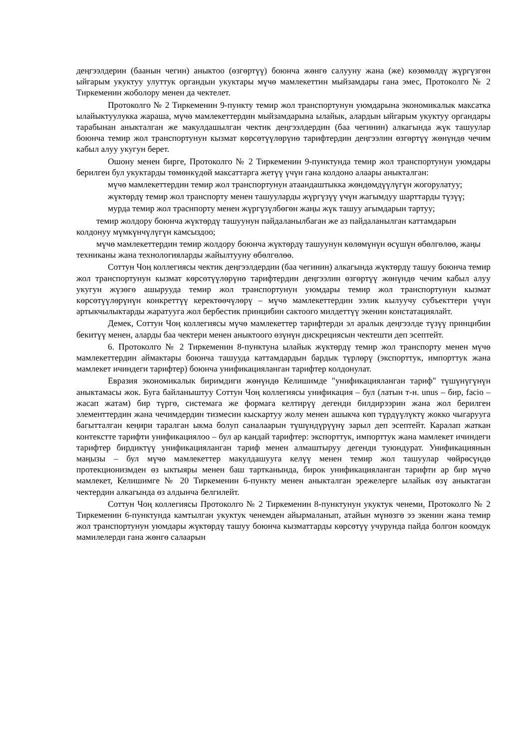деңгээлдерин (баанын чегин) аныктоо (өзгөртүү) боюнча жөнгө салууну жана (же) көзөмөлдү жүргүзгөн ыйгарым укуктуу улуттук органдын укуктары мүчө мамлекеттин мыйзамдары гана эмес, Протоколго № 2 Тиркеменин жоболору менен да чектелет.
Протоколго № 2 Тиркеменин 9-пункту темир жол транспортунун уюмдарына экономикалык максатка ылайыктуулукка жараша, мүчө мамлекеттердин мыйзамдарына ылайык, алардын ыйгарым укуктуу органдары тарабынан аныкталган же макулдашылган чектик деңгээлдердин (баа чегинин) алкагында жүк ташуулар боюнча темир жол транспортунун кызмат көрсөтүүлөрүнө тарифтердин деңгээлин өзгөртүү жөнүндө чечим кабыл алуу укугун берет.
Ошону менен бирге, Протоколго № 2 Тиркеменин 9-пунктунда темир жол транспортунун уюмдары берилген бул укуктарды төмөнкүдөй максаттарга жетүү үчүн гана колдоно алаары аныкталган:
мүчө мамлекеттердин темир жол транспортунун атаандаштыкка жөндөмдүүлүгүн жогорулатуу;
жүктөрдү темир жол транспорту менен ташууларды жүргүзүү үчүн жагымдуу шарттарды түзүү;
мурда темир жол траснпорту менен жүргүзүлбөгөн жаңы жүк ташуу агымдарын тартуу;
темир жолдору боюнча жүктөрдү ташуунун пайдаланылбаган же аз пайдаланылган каттамдарын колдонуу мүмкүнчүлүгүн камсыздоо;
мүчө мамлекеттердин темир жолдору боюнча жүктөрдү ташуунун көлөмүнүн өсүшүн өбөлгөлөө, жаңы техниканы жана технологияларды жайылтууну өбөлгөлөө.
Соттун Чоң коллегиясы чектик деңгээлдердин (баа чегинин) алкагында жүктөрдү ташуу боюнча темир жол транспортунун кызмат көрсөтүүлөрүнө тарифтердин деңгээлин өзгөртүү жөнүндө чечим кабыл алуу укугун жүзөгө ашырууда темир жол транспортунун уюмдары темир жол транспортунун кызмат көрсөтүүлөрүнүн конкреттүү керектөөчүлөрү – мүчө мамлекеттердин ээлик кылуучу субъекттери үчүн артыкчылыктарды жаратууга жол бербестик принцибин сактоого милдеттүү экенин констатациялайт.
Демек, Соттун Чоң коллегиясы мүчө мамлекеттер тарифтерди эл аралык деңгээлде түзүү принцибин бекитүү менен, аларды баа чектери менен аныктоого өзүнүн дискрециясын чектешти деп эсептейт.
6. Протоколго № 2 Тиркеменин 8-пунктуна ылайык жүктөрдү темир жол транспорту менен мүчө мамлекеттердин аймактары боюнча ташууда каттамдардын бардык түрлөрү (экспорттук, импорттук жана мамлекет ичиндеги тарифтер) боюнча унификацияланган тарифтер колдонулат.
Евразия экономикалык биримдиги жөнүндө Келишимде "унификацияланган тариф" түшүнүгүнүн аныктамасы жок. Буга байланыштуу Соттун Чоң коллегиясы унификация – бул (латын т-н. unus – бир, facio – жасап жатам) бир түргө, системага же формага келтирүү дегенди билдирээрин жана жол берилген элементтердин жана чечимдердин тизмесин кыскартуу жолу менен ашыкча көп түрдүүлүктү жокко чыгарууга багытталган кеңири таралган ыкма болуп саналаарын түшүндүрүүнү зарыл деп эсептейт. Каралап жаткан контекстте тарифти унификациялоо – бул ар кандай тарифтер: экспорттук, импорттук жана мамлекет ичиндеги тарифтер бирдиктүү унификацияланган тариф менен алмаштыруу дегенди туюндурат. Унификациянын маңызы – бул мүчө мамлекеттер макулдашууга келүү менен темир жол ташуулар чөйрөсүндө протекционизмден өз ыктыяры менен баш тартканында, бирок унификацияланган тарифти ар бир мүчө мамлекет, Келишимге № 20 Тиркеменин 6-пункту менен аныкталган эрежелерге ылайык өзү аныктаган чектердин алкагында өз алдынча белгилейт.
Соттун Чоң коллегиясы Протоколго № 2 Тиркеменин 8-пунктунун укуктук ченеми, Протоколго № 2 Тиркеменин 6-пунктунда камтылган укуктук ченемден айырмаланып, атайын мүнөзгө ээ экенин жана темир жол транспортунун уюмдары жүктөрдү ташуу боюнча кызматтарды көрсөтүү учурунда пайда болгон коомдук мамилелерди гана жөнгө салаарын